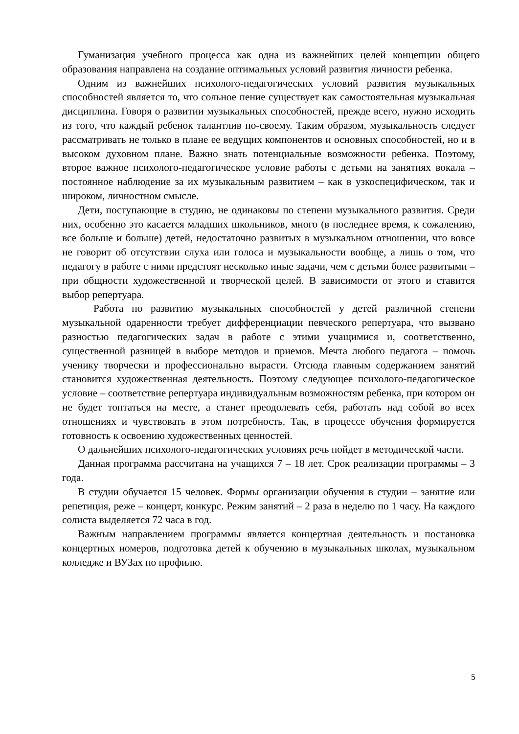Гуманизация учебного процесса как одна из важнейших целей концепции общего образования направлена на создание оптимальных условий развития личности ребенка.
Одним из важнейших психолого-педагогических условий развития музыкальных способностей является то, что сольное пение существует как самостоятельная музыкальная дисциплина. Говоря о развитии музыкальных способностей, прежде всего, нужно исходить из того, что каждый ребенок талантлив по-своему. Таким образом, музыкальность следует рассматривать не только в плане ее ведущих компонентов и основных способностей, но и в высоком духовном плане. Важно знать потенциальные возможности ребенка. Поэтому, второе важное психолого-педагогическое условие работы с детьми на занятиях вокала – постоянное наблюдение за их музыкальным развитием – как в узкоспецифическом, так и широком, личностном смысле.
Дети, поступающие в студию, не одинаковы по степени музыкального развития. Среди них, особенно это касается младших школьников, много (в последнее время, к сожалению, все больше и больше) детей, недостаточно развитых в музыкальном отношении, что вовсе не говорит об отсутствии слуха или голоса и музыкальности вообще, а лишь о том, что педагогу в работе с ними предстоят несколько иные задачи, чем с детьми более развитыми – при общности художественной и творческой целей. В зависимости от этого и ставится выбор репертуара.
Работа по развитию музыкальных способностей у детей различной степени музыкальной одаренности требует дифференциации певческого репертуара, что вызвано разностью педагогических задач в работе с этими учащимися и, соответственно, существенной разницей в выборе методов и приемов. Мечта любого педагога – помочь ученику творчески и профессионально вырасти. Отсюда главным содержанием занятий становится художественная деятельность. Поэтому следующее психолого-педагогическое условие – соответствие репертуара индивидуальным возможностям ребенка, при котором он не будет топтаться на месте, а станет преодолевать себя, работать над собой во всех отношениях и чувствовать в этом потребность. Так, в процессе обучения формируется готовность к освоению художественных ценностей.
О дальнейших психолого-педагогических условиях речь пойдет в методической части.
Данная программа рассчитана на учащихся 7 – 18 лет. Срок реализации программы – 3 года.
В студии обучается 15 человек. Формы организации обучения в студии – занятие или репетиция, реже – концерт, конкурс. Режим занятий – 2 раза в неделю по 1 часу. На каждого солиста выделяется 72 часа в год.
Важным направлением программы является концертная деятельность и постановка концертных номеров, подготовка детей к обучению в музыкальных школах, музыкальном колледже и ВУЗах по профилю.
5